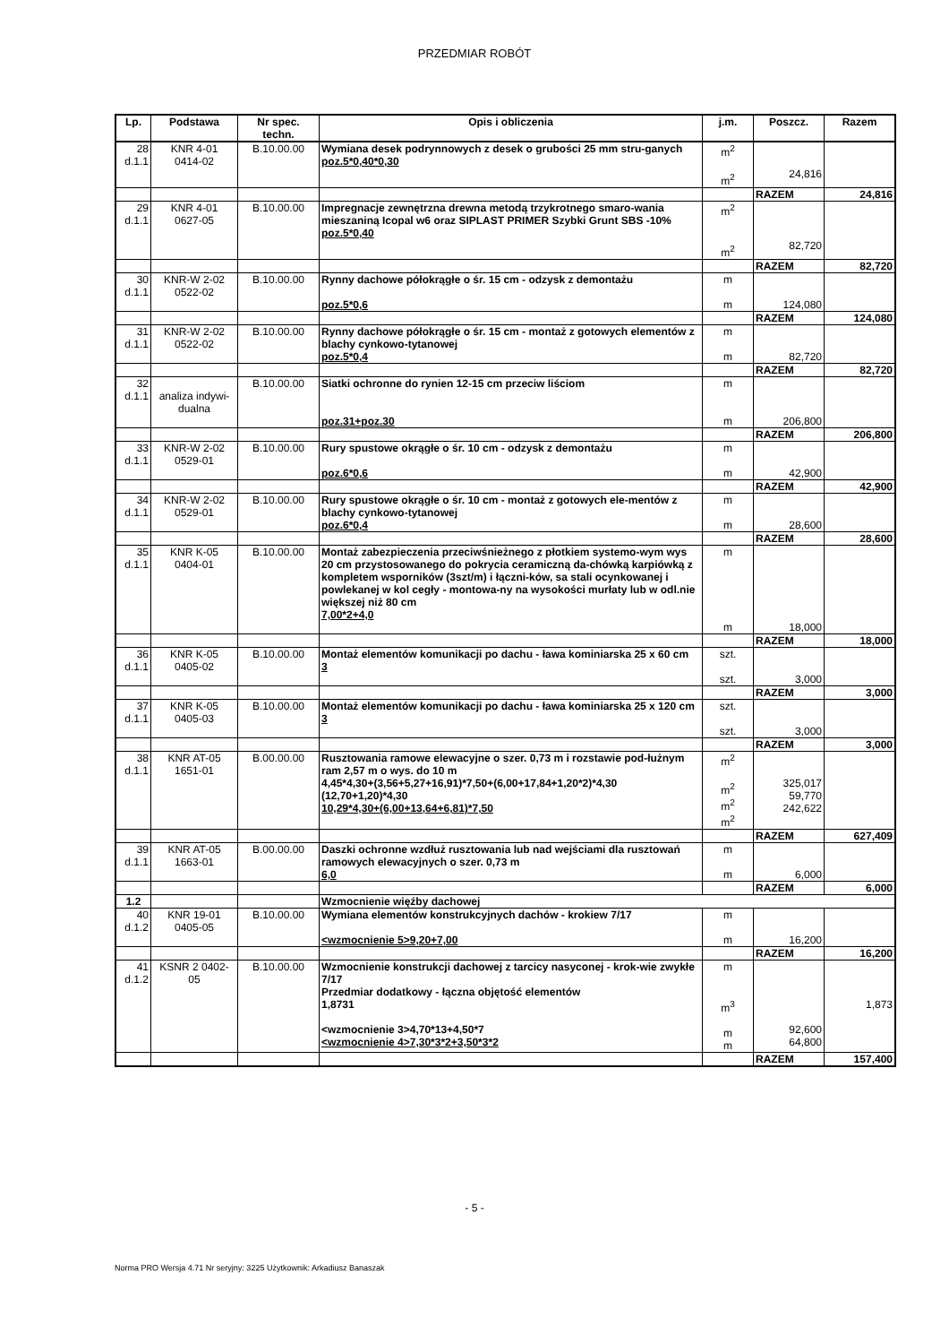PRZEDMIAR ROBÓT
| Lp. | Podstawa | Nr spec. techn. | Opis i obliczenia | j.m. | Poszcz. | Razem |
| --- | --- | --- | --- | --- | --- | --- |
| 28 d.1.1 | KNR 4-01 0414-02 | B.10.00.00 | Wymiana desek podrynnowych z desek o grubości 25 mm stru-ganych poz.5*0,40*0,30 | m<sup>2</sup> m<sup>2</sup> | 24,816 | |
| | | | | | RAZEM | 24,816 |
| 29 d.1.1 | KNR 4-01 0627-05 | B.10.00.00 | Impregnacje zewnętrzna drewna metodą trzykrotnego smaro-wania mieszaniną Icopal w6 oraz SIPLAST PRIMER Szybki Grunt SBS -10% poz.5*0,40 | m<sup>2</sup> m<sup>2</sup> | 82,720 | |
| | | | | | RAZEM | 82,720 |
| 30 d.1.1 | KNR-W 2-02 0522-02 | B.10.00.00 | Rynny dachowe półokrągłe o śr. 15 cm - odzysk z demontażu poz.5*0,6 | m m | 124,080 | |
| | | | | | RAZEM | 124,080 |
| 31 d.1.1 | KNR-W 2-02 0522-02 | B.10.00.00 | Rynny dachowe półokrągłe o śr. 15 cm - montaż z gotowych elementów z blachy cynkowo-tytanowej poz.5*0,4 | m m | 82,720 | |
| | | | | | RAZEM | 82,720 |
| 32 d.1.1 | analiza indywi-dualna | B.10.00.00 | Siatki ochronne do rynien 12-15 cm przeciw liściom poz.31+poz.30 | m m | 206,800 | |
| | | | | | RAZEM | 206,800 |
| 33 d.1.1 | KNR-W 2-02 0529-01 | B.10.00.00 | Rury spustowe okrągłe o śr. 10 cm - odzysk z demontażu poz.6*0,6 | m m | 42,900 | |
| | | | | | RAZEM | 42,900 |
| 34 d.1.1 | KNR-W 2-02 0529-01 | B.10.00.00 | Rury spustowe okrągłe o śr. 10 cm - montaż z gotowych ele-mentów z blachy cynkowo-tytanowej poz.6*0,4 | m m | 28,600 | |
| | | | | | RAZEM | 28,600 |
| 35 d.1.1 | KNR K-05 0404-01 | B.10.00.00 | Montaż zabezpieczenia przeciwśnieżnego z płotkiem systemo-wym wys 20 cm przystosowanego do pokrycia ceramiczną da-chówką karpiówką z kompletem wsporników (3szt/m) i łączni-ków, sa stali ocynkowanej i powlekanej w kol cegły - montowa-ny na wysokości murłaty lub w odl.nie większej niż 80 cm 7,00*2+4,0 | m m | 18,000 | |
| | | | | | RAZEM | 18,000 |
| 36 d.1.1 | KNR K-05 0405-02 | B.10.00.00 | Montaż elementów komunikacji po dachu - ława kominiarska 25 x 60 cm 3 | szt. szt. | 3,000 | |
| | | | | | RAZEM | 3,000 |
| 37 d.1.1 | KNR K-05 0405-03 | B.10.00.00 | Montaż elementów komunikacji po dachu - ława kominiarska 25 x 120 cm 3 | szt. szt. | 3,000 | |
| | | | | | RAZEM | 3,000 |
| 38 d.1.1 | KNR AT-05 1651-01 | B.00.00.00 | Rusztowania ramowe elewacyjne o szer. 0,73 m i rozstawie pod-łużnym ram 2,57 m o wys. do 10 m 4,45*4,30+(3,56+5,27+16,91)*7,50+(6,00+17,84+1,20*2)*4,30 (12,70+1,20)*4,30 10,29*4,30+(6,00+13,64+6,81)*7,50 | m<sup>2</sup> m<sup>2</sup> m<sup>2</sup> m<sup>2</sup> | 325,017 59,770 242,622 | |
| | | | | | RAZEM | 627,409 |
| 39 d.1.1 | KNR AT-05 1663-01 | B.00.00.00 | Daszki ochronne wzdłuż rusztowania lub nad wejściami dla rusztowań ramowych elewacyjnych o szer. 0,73 m 6,0 | m m | 6,000 | |
| | | | | | RAZEM | 6,000 |
| 1.2 | | | Wzmocnienie więźby dachowej | | | |
| 40 d.1.2 | KNR 19-01 0405-05 | B.10.00.00 | Wymiana elementów konstrukcyjnych dachów - krokiew 7/17 <wzmocnienie 5>9,20+7,00 | m m | 16,200 | |
| | | | | | RAZEM | 16,200 |
| 41 d.1.2 | KSNR 2 0402- 05 | B.10.00.00 | Wzmocnienie konstrukcji dachowej z tarcicy nasyconej - krok-wie zwykłe 7/17 Przedmiar dodatkowy - łączna objętość elementów 1,8731 <wzmocnienie 3>4,70*13+4,50*7 <wzmocnienie 4>7,30*3*2+3,50*3*2 | m m<sup>3</sup> m m | 92,600 64,800 | 1,873 |
| | | | | | RAZEM | 157,400 |
- 5 -
Norma PRO Wersja 4.71 Nr seryjny: 3225 Użytkownik: Arkadiusz Banaszak